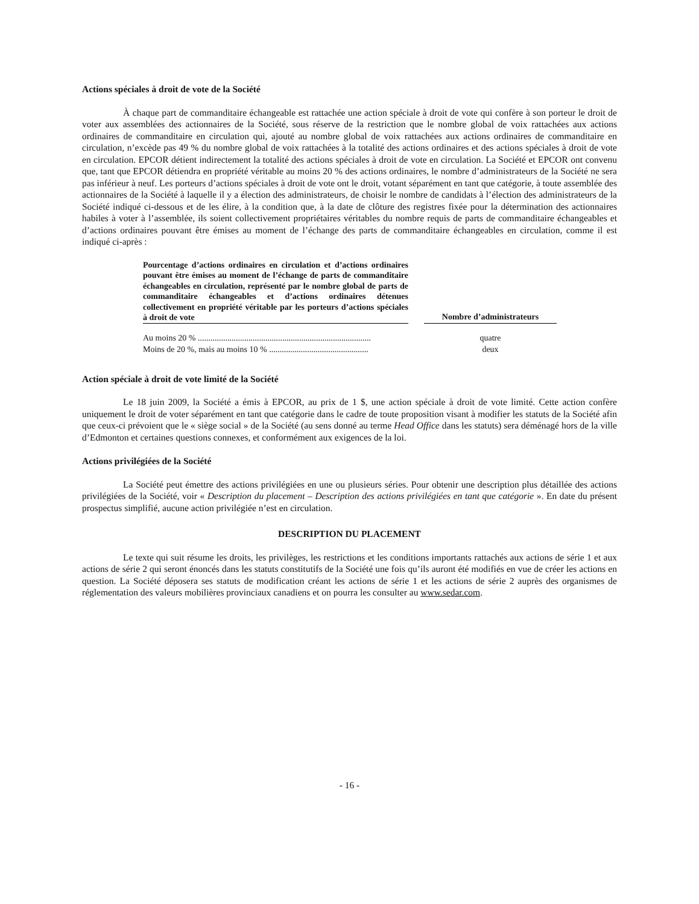Actions spéciales à droit de vote de la Société
À chaque part de commanditaire échangeable est rattachée une action spéciale à droit de vote qui confère à son porteur le droit de voter aux assemblées des actionnaires de la Société, sous réserve de la restriction que le nombre global de voix rattachées aux actions ordinaires de commanditaire en circulation qui, ajouté au nombre global de voix rattachées aux actions ordinaires de commanditaire en circulation, n’excède pas 49 % du nombre global de voix rattachées à la totalité des actions ordinaires et des actions spéciales à droit de vote en circulation. EPCOR détient indirectement la totalité des actions spéciales à droit de vote en circulation. La Société et EPCOR ont convenu que, tant que EPCOR détiendra en propriété véritable au moins 20 % des actions ordinaires, le nombre d’administrateurs de la Société ne sera pas inférieur à neuf. Les porteurs d’actions spéciales à droit de vote ont le droit, votant séparément en tant que catégorie, à toute assemblée des actionnaires de la Société à laquelle il y a élection des administrateurs, de choisir le nombre de candidats à l’élection des administrateurs de la Société indiqué ci-dessous et de les élire, à la condition que, à la date de clôture des registres fixée pour la détermination des actionnaires habiles à voter à l’assemblée, ils soient collectivement propriétaires véritables du nombre requis de parts de commanditaire échangeables et d’actions ordinaires pouvant être émises au moment de l’échange des parts de commanditaire échangeables en circulation, comme il est indiqué ci-après :
| Pourcentage d’actions ordinaires en circulation et d’actions ordinaires pouvant être émises au moment de l’échange de parts de commanditaire échangeables en circulation, représenté par le nombre global de parts de commanditaire échangeables et d’actions ordinaires détenues collectivement en propriété véritable par les porteurs d’actions spéciales à droit de vote | | Nombre d’administrateurs |
| --- | --- | --- |
| Au moins 20 % .................................................................................. | | quatre |
| Moins de 20 %, mais au moins 10 % ............................................... | | deux |
Action spéciale à droit de vote limité de la Société
Le 18 juin 2009, la Société a émis à EPCOR, au prix de 1 $, une action spéciale à droit de vote limité. Cette action confère uniquement le droit de voter séparément en tant que catégorie dans le cadre de toute proposition visant à modifier les statuts de la Société afin que ceux-ci prévoient que le « siège social » de la Société (au sens donné au terme Head Office dans les statuts) sera déménagé hors de la ville d’Edmonton et certaines questions connexes, et conformément aux exigences de la loi.
Actions privilégiées de la Société
La Société peut émettre des actions privilégiées en une ou plusieurs séries. Pour obtenir une description plus détaillée des actions privilégiées de la Société, voir « Description du placement – Description des actions privilégiées en tant que catégorie ». En date du présent prospectus simplifié, aucune action privilégiée n’est en circulation.
DESCRIPTION DU PLACEMENT
Le texte qui suit résume les droits, les privilèges, les restrictions et les conditions importants rattachés aux actions de série 1 et aux actions de série 2 qui seront énoncés dans les statuts constitutifs de la Société une fois qu’ils auront été modifiés en vue de créer les actions en question. La Société déposera ses statuts de modification créant les actions de série 1 et les actions de série 2 auprès des organismes de réglementation des valeurs mobilières provinciaux canadiens et on pourra les consulter au www.sedar.com.
- 16 -